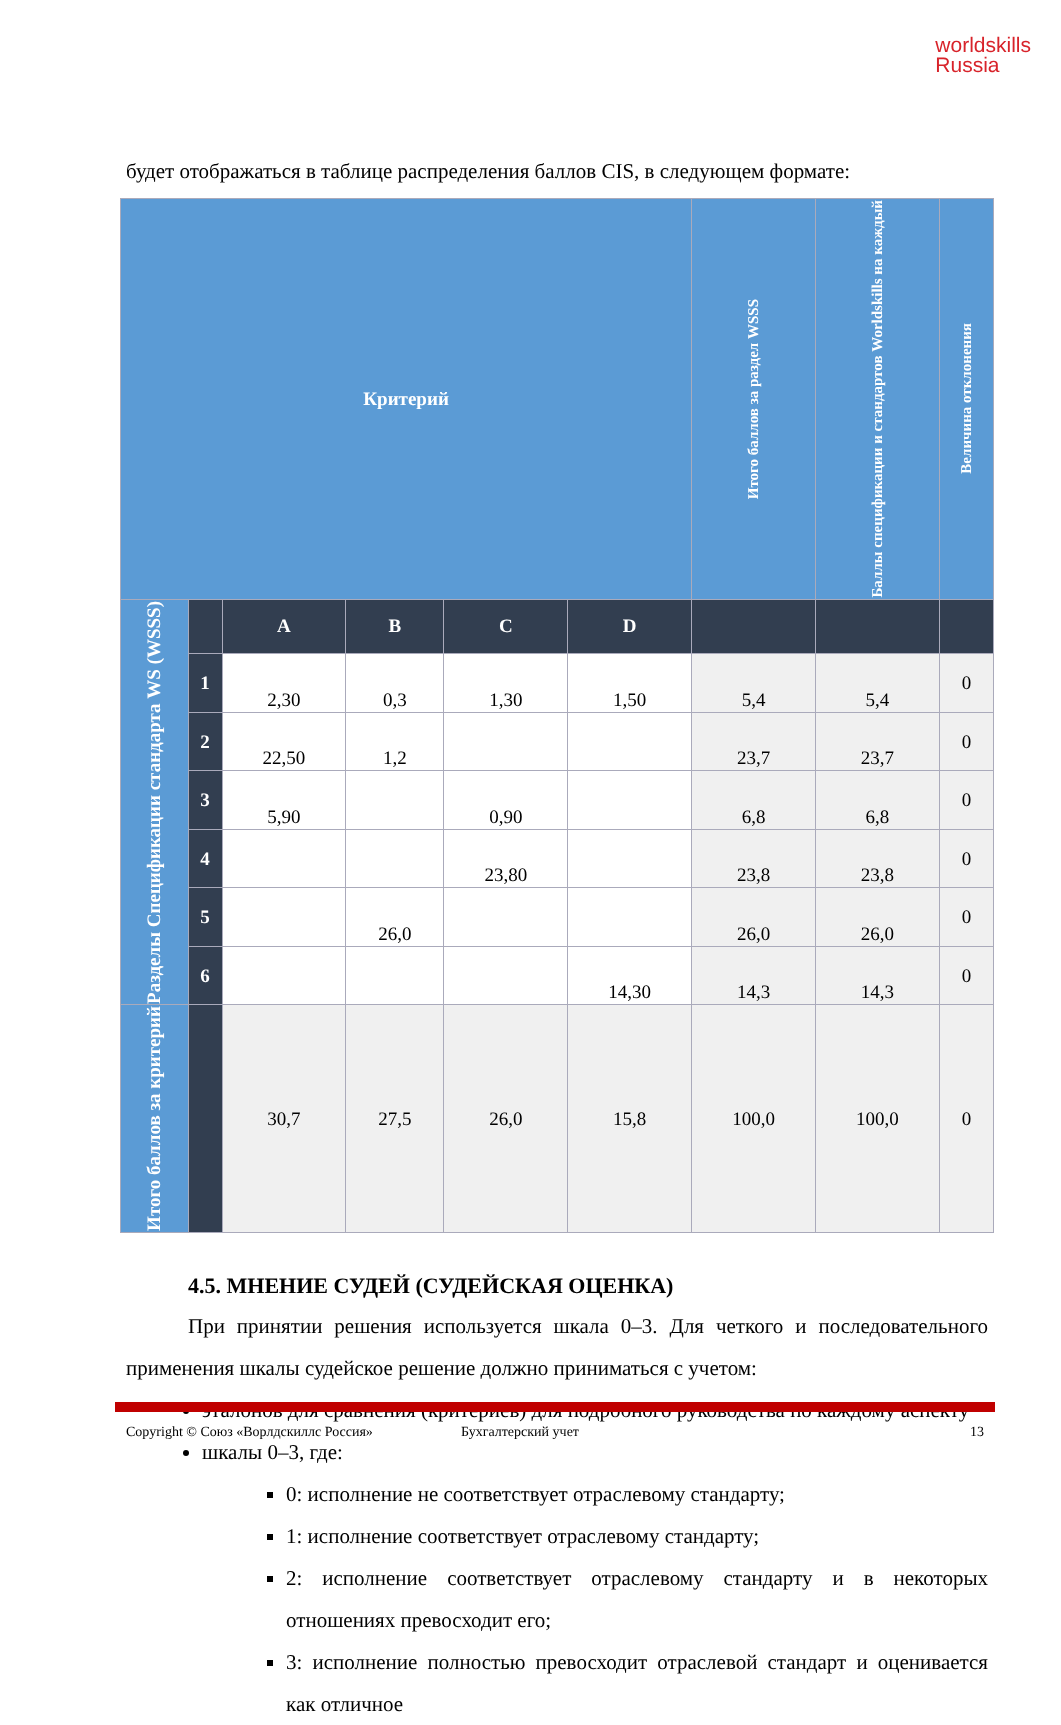worldskills
Russia
будет отображаться в таблице распределения баллов CIS, в следующем формате:
| Критерий | | | | | | Итого баллов за раздел WSSS | Баллы спецификации и стандартов Worldskills на каждый | Величина отклонения |
| --- | --- | --- | --- | --- | --- | --- | --- | --- |
| Разделы Спецификации стандарта WS (WSSS) | | A | B | C | D | | | |
| | 1 | 2,30 | 0,3 | 1,30 | 1,50 | 5,4 | 5,4 | 0 |
| | 2 | 22,50 | 1,2 | | | 23,7 | 23,7 | 0 |
| | 3 | 5,90 | | 0,90 | | 6,8 | 6,8 | 0 |
| | 4 | | | 23,80 | | 23,8 | 23,8 | 0 |
| | 5 | | 26,0 | | | 26,0 | 26,0 | 0 |
| | 6 | | | | 14,30 | 14,3 | 14,3 | 0 |
| Итого баллов за критерий | | 30,7 | 27,5 | 26,0 | 15,8 | 100,0 | 100,0 | 0 |
4.5. МНЕНИЕ СУДЕЙ (СУДЕЙСКАЯ ОЦЕНКА)
При принятии решения используется шкала 0–3. Для четкого и последовательного применения шкалы судейское решение должно приниматься с учетом:
эталонов для сравнения (критериев) для подробного руководства по каждому аспекту
шкалы 0–3, где:
0: исполнение не соответствует отраслевому стандарту;
1: исполнение соответствует отраслевому стандарту;
2: исполнение соответствует отраслевому стандарту и в некоторых отношениях превосходит его;
3: исполнение полностью превосходит отраслевой стандарт и оценивается как отличное
Copyright © Союз «Ворлдскиллс Россия» Бухгалтерский учет 13